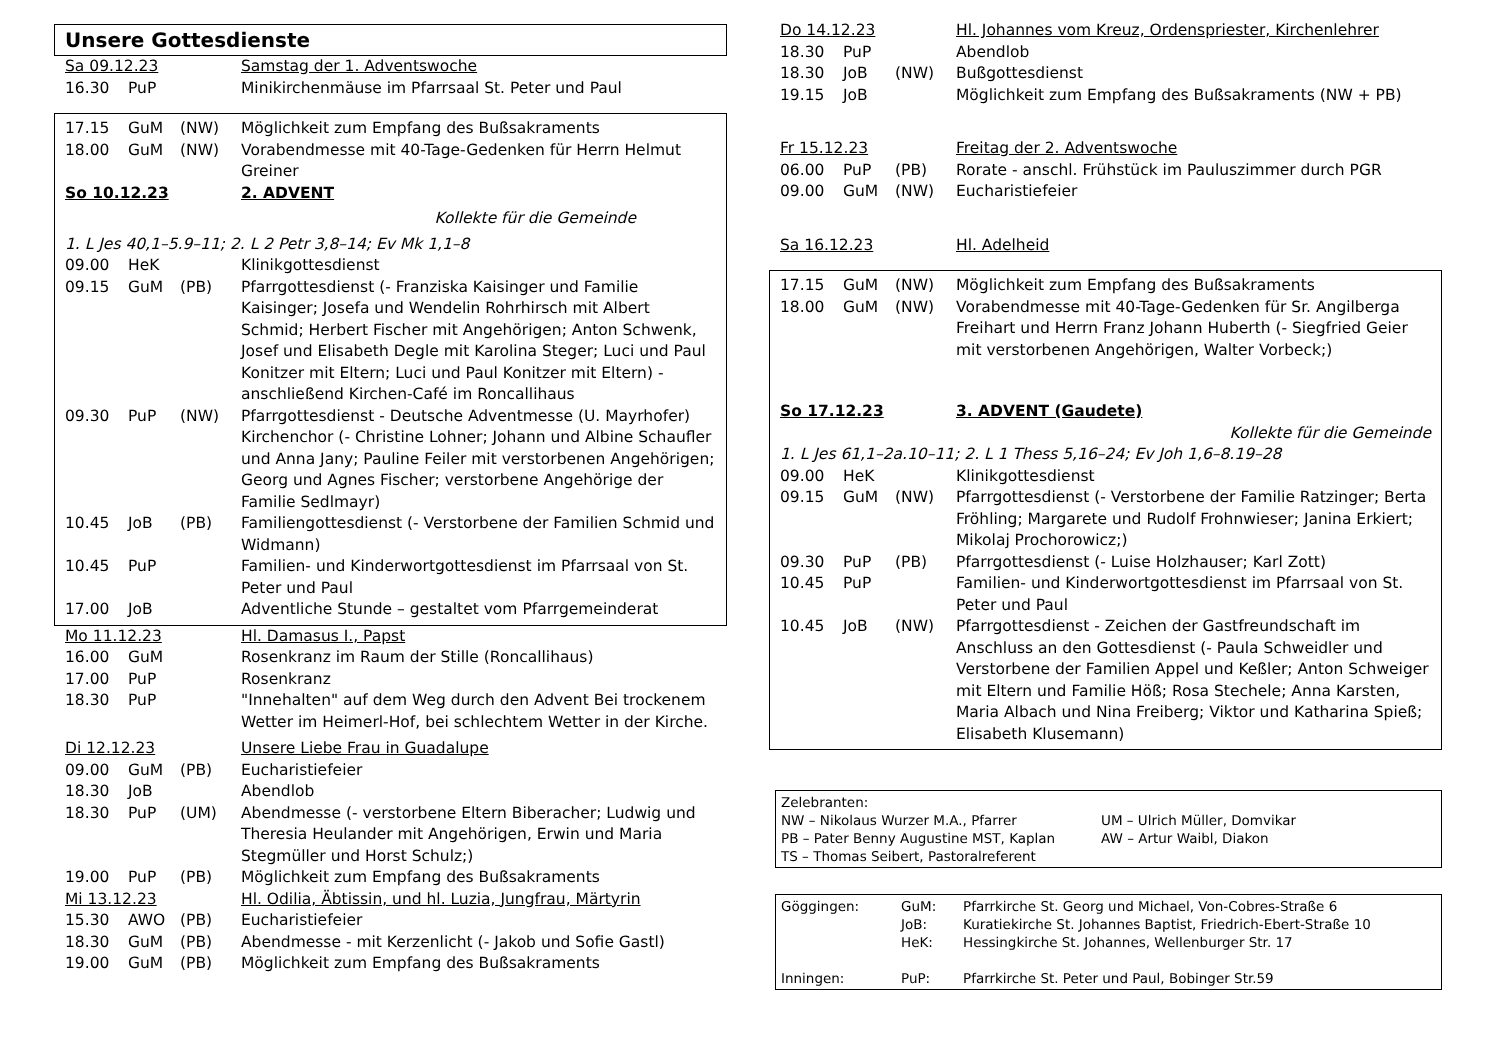Unsere Gottesdienste
| Sa 09.12.23 | | | Samstag der 1. Adventswoche |
| 16.30 | PuP | | Minikirchenmäuse im Pfarrsaal St. Peter und Paul |
| 17.15 | GuM | (NW) | Möglichkeit zum Empfang des Bußsakraments |
| 18.00 | GuM | (NW) | Vorabendmesse mit 40-Tage-Gedenken für Herrn Helmut Greiner |
| So 10.12.23 | | | 2. ADVENT |
| Kollekte für die Gemeinde | | | |
| 1. L Jes 40,1–5.9–11; 2. L 2 Petr 3,8–14; Ev Mk 1,1–8 | | | |
| 09.00 | HeK | | Klinikgottesdienst |
| 09.15 | GuM | (PB) | Pfarrgottesdienst (- Franziska Kaisinger und Familie Kaisinger; Josefa und Wendelin Rohrhirsch mit Albert Schmid; Herbert Fischer mit Angehörigen; Anton Schwenk, Josef und Elisabeth Degle mit Karolina Steger; Luci und Paul Konitzer mit Eltern; Luci und Paul Konitzer mit Eltern) - anschließend Kirchen-Café im Roncallihaus |
| 09.30 | PuP | (NW) | Pfarrgottesdienst - Deutsche Adventmesse (U. Mayrhofer) Kirchenchor (- Christine Lohner; Johann und Albine Schaufler und Anna Jany; Pauline Feiler mit verstorbenen Angehörigen; Georg und Agnes Fischer; verstorbene Angehörige der Familie Sedlmayr) |
| 10.45 | JoB | (PB) | Familiengottesdienst (- Verstorbene der Familien Schmid und Widmann) |
| 10.45 | PuP | | Familien- und Kinderwortgottesdienst im Pfarrsaal von St. Peter und Paul |
| 17.00 | JoB | | Adventliche Stunde – gestaltet vom Pfarrgemeinderat |
| Mo 11.12.23 | | | Hl. Damasus I., Papst |
| 16.00 | GuM | | Rosenkranz im Raum der Stille (Roncallihaus) |
| 17.00 | PuP | | Rosenkranz |
| 18.30 | PuP | | "Innehalten" auf dem Weg durch den Advent Bei trockenem Wetter im Heimerl-Hof, bei schlechtem Wetter in der Kirche. |
| Di 12.12.23 | | | Unsere Liebe Frau in Guadalupe |
| 09.00 | GuM | (PB) | Eucharistiefeier |
| 18.30 | JoB | | Abendlob |
| 18.30 | PuP | (UM) | Abendmesse (- verstorbene Eltern Biberacher; Ludwig und Theresia Heulander mit Angehörigen, Erwin und Maria Stegmüller und Horst Schulz;) |
| 19.00 | PuP | (PB) | Möglichkeit zum Empfang des Bußsakraments |
| Mi 13.12.23 | | | Hl. Odilia, Äbtissin, und hl. Luzia, Jungfrau, Märtyrin |
| 15.30 | AWO | (PB) | Eucharistiefeier |
| 18.30 | GuM | (PB) | Abendmesse - mit Kerzenlicht (- Jakob und Sofie Gastl) |
| 19.00 | GuM | (PB) | Möglichkeit zum Empfang des Bußsakraments |
| Do 14.12.23 | | | Hl. Johannes vom Kreuz, Ordenspriester, Kirchenlehrer |
| 18.30 | PuP | | Abendlob |
| 18.30 | JoB | (NW) | Bußgottesdienst |
| 19.15 | JoB | | Möglichkeit zum Empfang des Bußsakraments (NW + PB) |
| Fr 15.12.23 | | | Freitag der 2. Adventswoche |
| 06.00 | PuP | (PB) | Rorate - anschl. Frühstück im Pauluszimmer durch PGR |
| 09.00 | GuM | (NW) | Eucharistiefeier |
| Sa 16.12.23 | | | Hl. Adelheid |
| 17.15 | GuM | (NW) | Möglichkeit zum Empfang des Bußsakraments |
| 18.00 | GuM | (NW) | Vorabendmesse mit 40-Tage-Gedenken für Sr. Angilberga Freihart und Herrn Franz Johann Huberth (- Siegfried Geier mit verstorbenen Angehörigen, Walter Vorbeck;) |
| So 17.12.23 | | | 3. ADVENT (Gaudete) |
| Kollekte für die Gemeinde | | | |
| 1. L Jes 61,1–2a.10–11; 2. L 1 Thess 5,16–24; Ev Joh 1,6–8.19–28 | | | |
| 09.00 | HeK | | Klinikgottesdienst |
| 09.15 | GuM | (NW) | Pfarrgottesdienst (- Verstorbene der Familie Ratzinger; Berta Fröhling; Margarete und Rudolf Frohnwieser; Janina Erkiert; Mikolaj Prochorowicz;) |
| 09.30 | PuP | (PB) | Pfarrgottesdienst (- Luise Holzhauser; Karl Zott) |
| 10.45 | PuP | | Familien- und Kinderwortgottesdienst im Pfarrsaal von St. Peter und Paul |
| 10.45 | JoB | (NW) | Pfarrgottesdienst - Zeichen der Gastfreundschaft im Anschluss an den Gottesdienst (- Paula Schweidler und Verstorbene der Familien Appel und Keßler; Anton Schweiger mit Eltern und Familie Höß; Rosa Stechele; Anna Karsten, Maria Albach und Nina Freiberg; Viktor und Katharina Spieß; Elisabeth Klusemann) |
| Zelebranten: | |
| NW – Nikolaus Wurzer M.A., Pfarrer | UM – Ulrich Müller, Domvikar |
| PB – Pater Benny Augustine MST, Kaplan | AW – Artur Waibl, Diakon |
| TS – Thomas Seibert, Pastoralreferent | |
| Göggingen: | GuM: | Pfarrkirche St. Georg und Michael, Von-Cobres-Straße 6 |
| | JoB: | Kuratiekirche St. Johannes Baptist, Friedrich-Ebert-Straße 10 |
| | HeK: | Hessingkirche St. Johannes, Wellenburger Str. 17 |
| Inningen: | PuP: | Pfarrkirche St. Peter und Paul, Bobinger Str.59 |